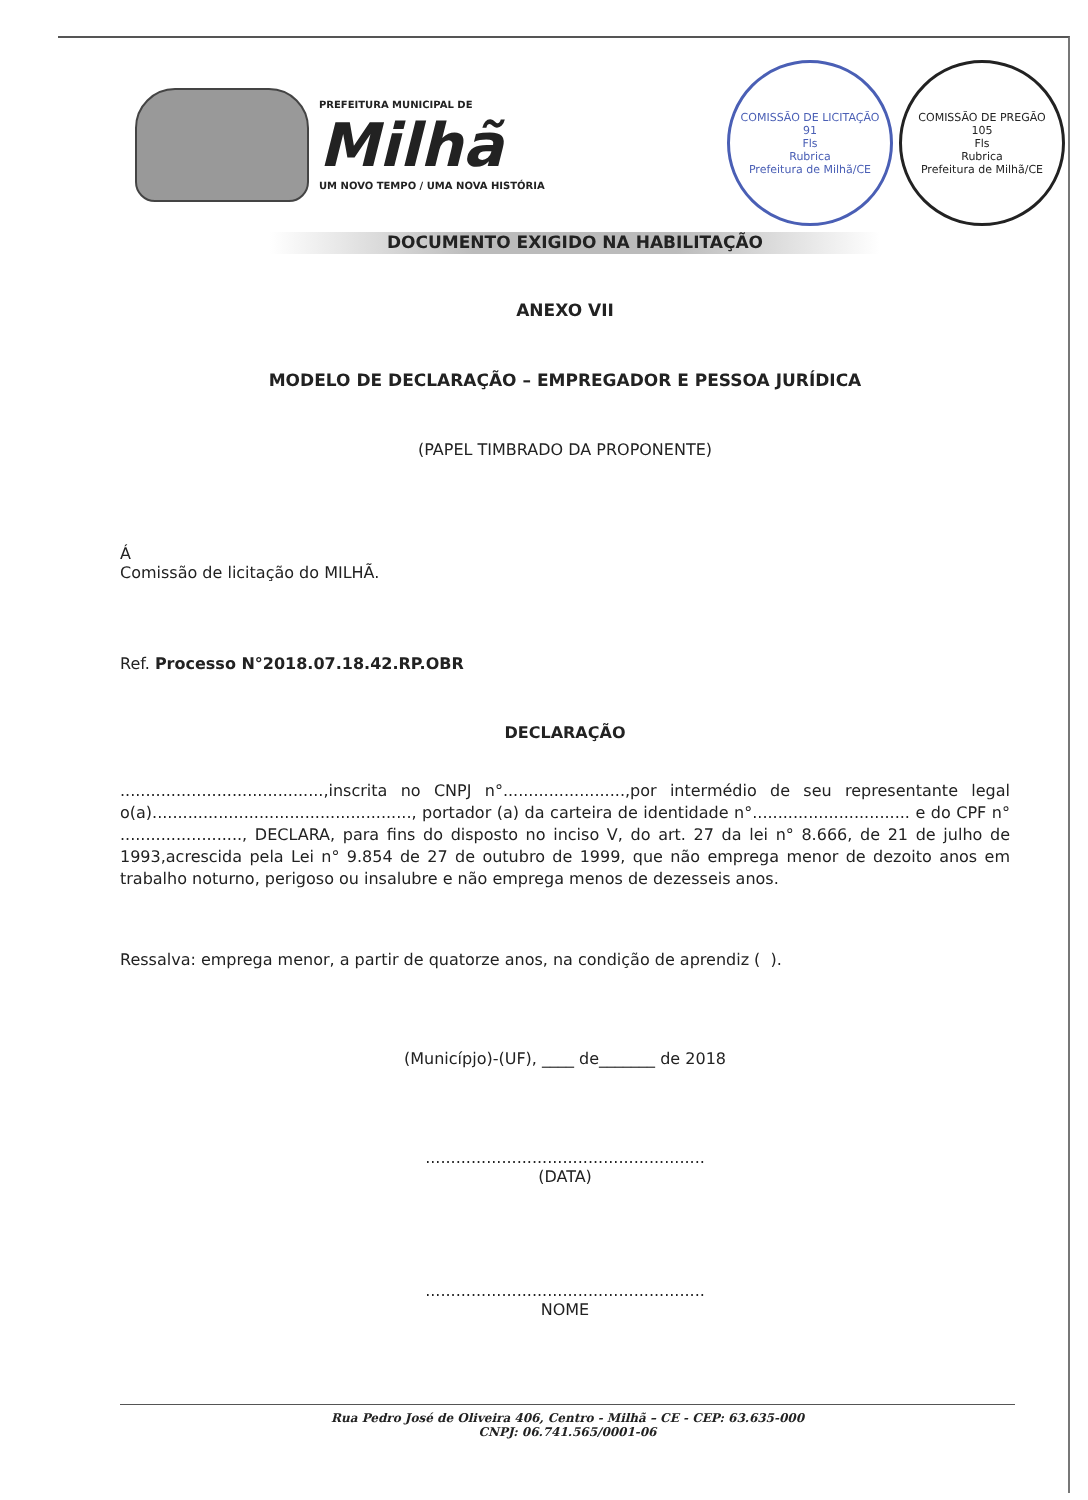PREFEITURA MUNICIPAL DE
Milhã
UM NOVO TEMPO / UMA NOVA HISTÓRIA
COMISSÃO DE LICITAÇÃO
91
Fls
Rubrica
Prefeitura de Milhã/CE
COMISSÃO DE PREGÃO
105
Fls
Rubrica
Prefeitura de Milhã/CE
DOCUMENTO EXIGIDO NA HABILITAÇÃO
ANEXO VII
MODELO DE DECLARAÇÃO – EMPREGADOR E PESSOA JURÍDICA
(PAPEL TIMBRADO DA PROPONENTE)
Á
Comissão de licitação do MILHÃ.
Ref. Processo N°2018.07.18.42.RP.OBR
DECLARAÇÃO
........................................,inscrita no CNPJ n°........................,por intermédio de seu representante legal o(a)..................................................., portador (a) da carteira de identidade n°............................... e do CPF n° ........................, DECLARA, para fins do disposto no inciso V, do art. 27 da lei n° 8.666, de 21 de julho de 1993,acrescida pela Lei n° 9.854 de 27 de outubro de 1999, que não emprega menor de dezoito anos em trabalho noturno, perigoso ou insalubre e não emprega menos de dezesseis anos.
Ressalva: emprega menor, a partir de quatorze anos, na condição de aprendiz ( ).
(Municípjo)-(UF), ____ de_______ de 2018
.......................................................
(DATA)
.......................................................
NOME
Rua Pedro José de Oliveira 406, Centro - Milhã – CE - CEP: 63.635-000
CNPJ: 06.741.565/0001-06